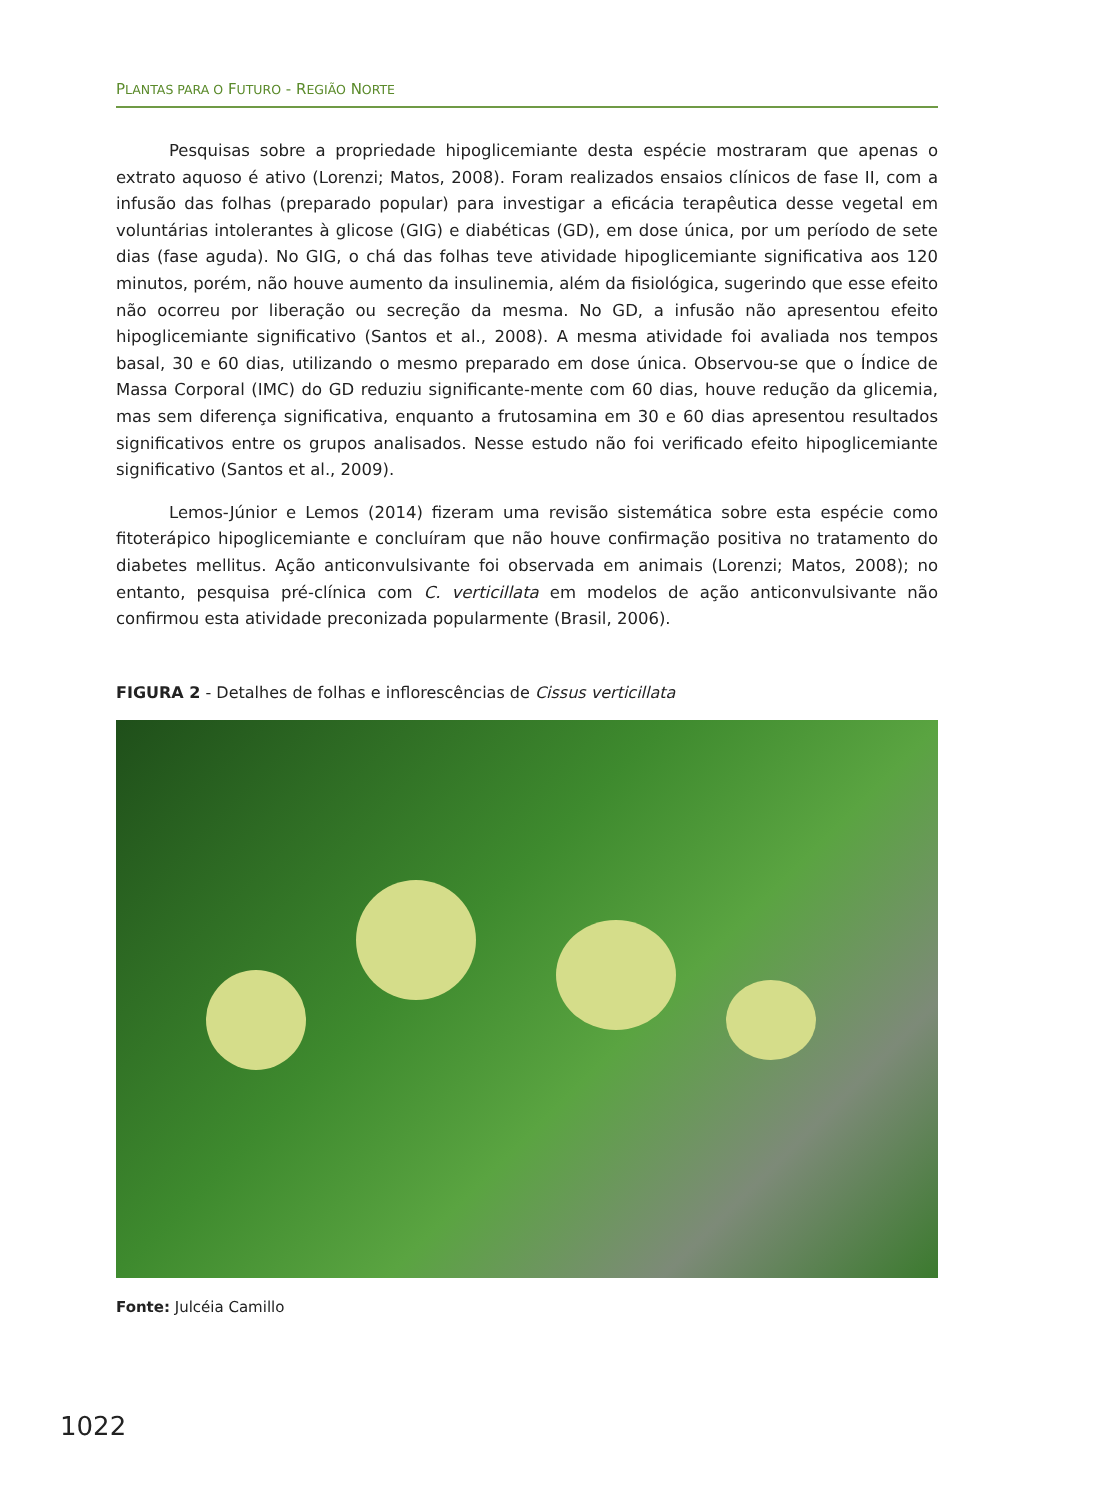PLANTAS PARA O FUTURO - REGIÃO NORTE
Pesquisas sobre a propriedade hipoglicemiante desta espécie mostraram que apenas o extrato aquoso é ativo (Lorenzi; Matos, 2008). Foram realizados ensaios clínicos de fase II, com a infusão das folhas (preparado popular) para investigar a eficácia terapêutica desse vegetal em voluntárias intolerantes à glicose (GIG) e diabéticas (GD), em dose única, por um período de sete dias (fase aguda). No GIG, o chá das folhas teve atividade hipoglicemiante significativa aos 120 minutos, porém, não houve aumento da insulinemia, além da fisiológica, sugerindo que esse efeito não ocorreu por liberação ou secreção da mesma. No GD, a infusão não apresentou efeito hipoglicemiante significativo (Santos et al., 2008). A mesma atividade foi avaliada nos tempos basal, 30 e 60 dias, utilizando o mesmo preparado em dose única. Observou-se que o Índice de Massa Corporal (IMC) do GD reduziu significante-mente com 60 dias, houve redução da glicemia, mas sem diferença significativa, enquanto a frutosamina em 30 e 60 dias apresentou resultados significativos entre os grupos analisados. Nesse estudo não foi verificado efeito hipoglicemiante significativo (Santos et al., 2009).
Lemos-Júnior e Lemos (2014) fizeram uma revisão sistemática sobre esta espécie como fitoterápico hipoglicemiante e concluíram que não houve confirmação positiva no tratamento do diabetes mellitus. Ação anticonvulsivante foi observada em animais (Lorenzi; Matos, 2008); no entanto, pesquisa pré-clínica com C. verticillata em modelos de ação anticonvulsivante não confirmou esta atividade preconizada popularmente (Brasil, 2006).
FIGURA 2 - Detalhes de folhas e inflorescências de Cissus verticillata
Fonte: Julcéia Camillo
1022